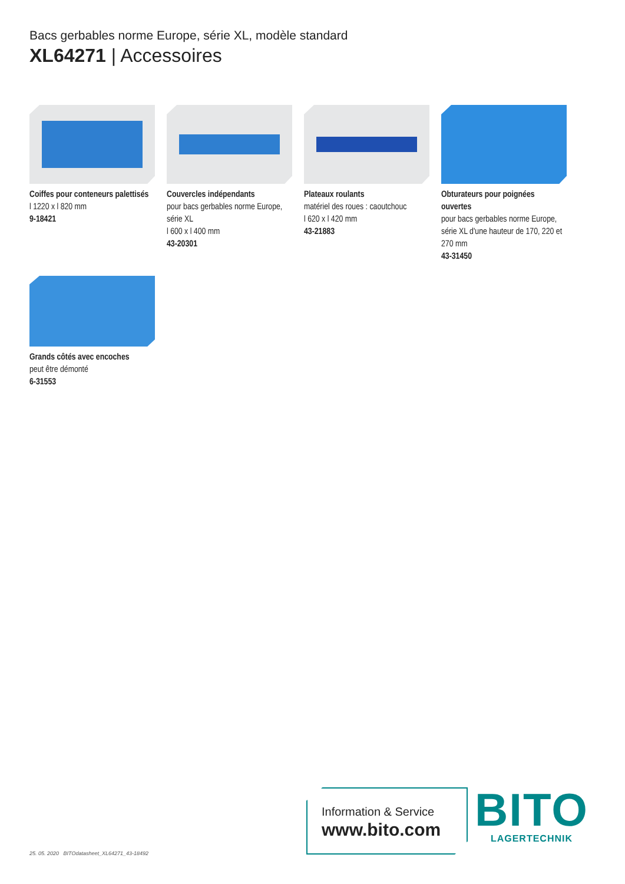Bacs gerbables norme Europe, série XL, modèle standard
XL64271 | Accessoires
Coiffes pour conteneurs palettisés
l 1220 x l 820 mm
9-18421
Couvercles indépendants
pour bacs gerbables norme Europe, série XL
l 600 x l 400 mm
43-20301
Plateaux roulants
matériel des roues : caoutchouc
l 620 x l 420 mm
43-21883
Obturateurs pour poignées ouvertes
pour bacs gerbables norme Europe, série XL d'une hauteur de 170, 220 et 270 mm
43-31450
Grands côtés avec encoches
peut être démonté
6-31553
25. 05. 2020 BITOdatasheet_XL64271_43-18492
Information & Service
www.bito.com
BITO
LAGERTECHNIK